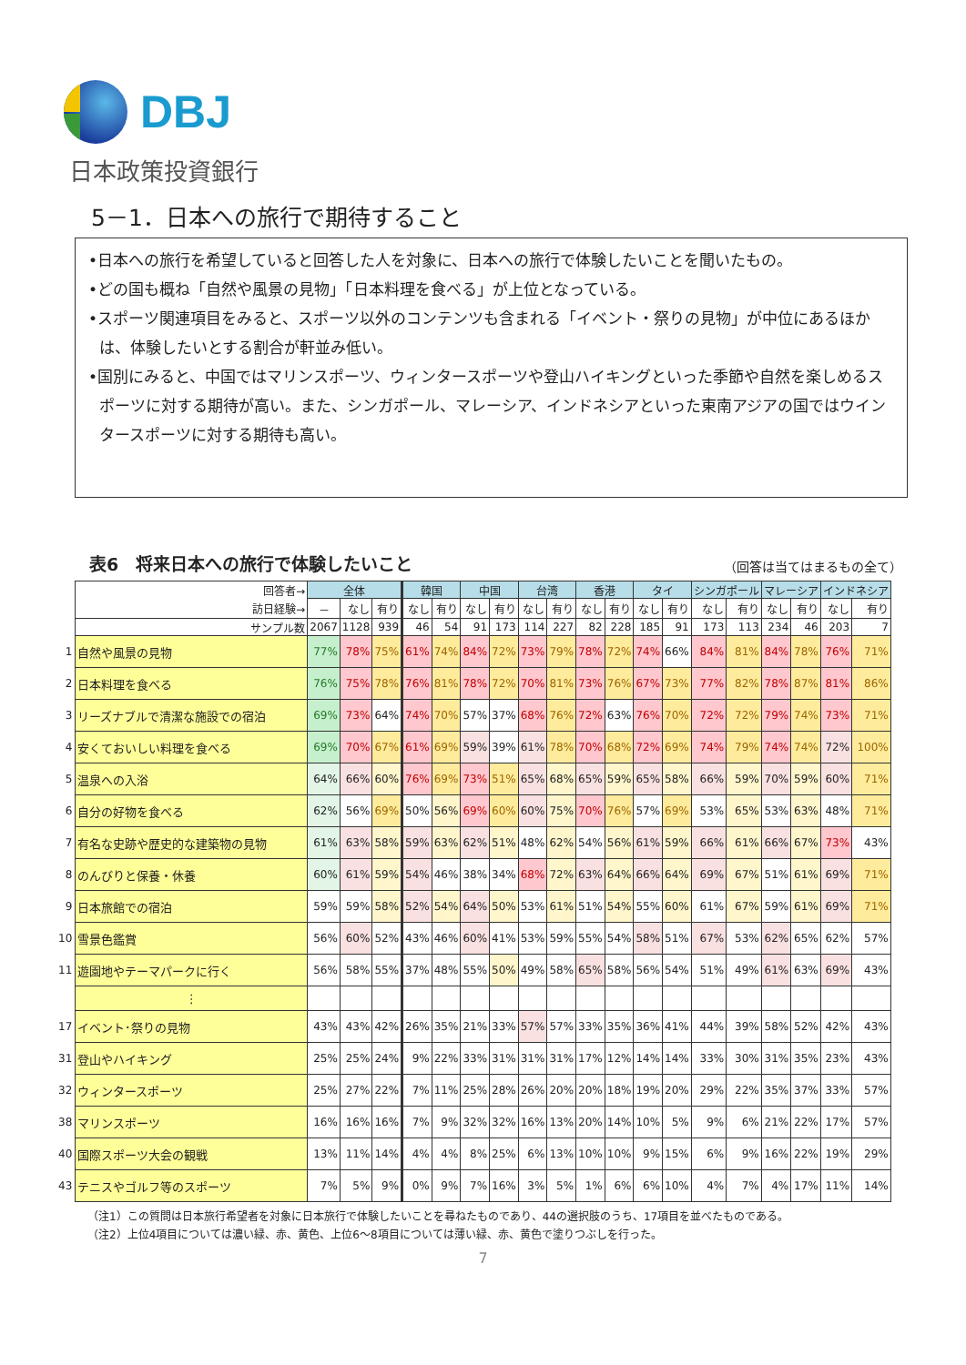DBJ
日本政策投資銀行
5－1．日本への旅行で期待すること
•日本への旅行を希望していると回答した人を対象に、日本への旅行で体験したいことを聞いたもの。
•どの国も概ね「自然や風景の見物」「日本料理を食べる」が上位となっている。
•スポーツ関連項目をみると、スポーツ以外のコンテンツも含まれる「イベント・祭りの見物」が中位にあるほかは、体験したいとする割合が軒並み低い。
•国別にみると、中国ではマリンスポーツ、ウィンタースポーツや登山ハイキングといった季節や自然を楽しめるスポーツに対する期待が高い。また、シンガポール、マレーシア、インドネシアといった東南アジアの国ではウインタースポーツに対する期待も高い。
表6　将来日本への旅行で体験したいこと （回答は当てはまるもの全て）
| | 回答者→ | 全体 | | | 韓国 | | 中国 | | 台湾 | | 香港 | | タイ | | シンガポール | | マレーシア | | インドネシア | |
| | 訪日経験→ | － | なし | 有り | なし | 有り | なし | 有り | なし | 有り | なし | 有り | なし | 有り | なし | 有り | なし | 有り | なし | 有り |
| | サンプル数 | 2067 | 1128 | 939 | 46 | 54 | 91 | 173 | 114 | 227 | 82 | 228 | 185 | 91 | 173 | 113 | 234 | 46 | 203 | 7 |
| 1 | 自然や風景の見物 | 77% | 78% | 75% | 61% | 74% | 84% | 72% | 73% | 79% | 78% | 72% | 74% | 66% | 84% | 81% | 84% | 78% | 76% | 71% |
| 2 | 日本料理を食べる | 76% | 75% | 78% | 76% | 81% | 78% | 72% | 70% | 81% | 73% | 76% | 67% | 73% | 77% | 82% | 78% | 87% | 81% | 86% |
| 3 | リーズナブルで清潔な施設での宿泊 | 69% | 73% | 64% | 74% | 70% | 57% | 37% | 68% | 76% | 72% | 63% | 76% | 70% | 72% | 72% | 79% | 74% | 73% | 71% |
| 4 | 安くておいしい料理を食べる | 69% | 70% | 67% | 61% | 69% | 59% | 39% | 61% | 78% | 70% | 68% | 72% | 69% | 74% | 79% | 74% | 74% | 72% | 100% |
| 5 | 温泉への入浴 | 64% | 66% | 60% | 76% | 69% | 73% | 51% | 65% | 68% | 65% | 59% | 65% | 58% | 66% | 59% | 70% | 59% | 60% | 71% |
| 6 | 自分の好物を食べる | 62% | 56% | 69% | 50% | 56% | 69% | 60% | 60% | 75% | 70% | 76% | 57% | 69% | 53% | 65% | 53% | 63% | 48% | 71% |
| 7 | 有名な史跡や歴史的な建築物の見物 | 61% | 63% | 58% | 59% | 63% | 62% | 51% | 48% | 62% | 54% | 56% | 61% | 59% | 66% | 61% | 66% | 67% | 73% | 43% |
| 8 | のんびりと保養・休養 | 60% | 61% | 59% | 54% | 46% | 38% | 34% | 68% | 72% | 63% | 64% | 66% | 64% | 69% | 67% | 51% | 61% | 69% | 71% |
| 9 | 日本旅館での宿泊 | 59% | 59% | 58% | 52% | 54% | 64% | 50% | 53% | 61% | 51% | 54% | 55% | 60% | 61% | 67% | 59% | 61% | 69% | 71% |
| 10 | 雪景色鑑賞 | 56% | 60% | 52% | 43% | 46% | 60% | 41% | 53% | 59% | 55% | 54% | 58% | 51% | 67% | 53% | 62% | 65% | 62% | 57% |
| 11 | 遊園地やテーマパークに行く | 56% | 58% | 55% | 37% | 48% | 55% | 50% | 49% | 58% | 65% | 58% | 56% | 54% | 51% | 49% | 61% | 63% | 69% | 43% |
| | ⋮ | | | | | | | | | | | | | | | | | | | |
| 17 | イベント･祭りの見物 | 43% | 43% | 42% | 26% | 35% | 21% | 33% | 57% | 57% | 33% | 35% | 36% | 41% | 44% | 39% | 58% | 52% | 42% | 43% |
| 31 | 登山やハイキング | 25% | 25% | 24% | 9% | 22% | 33% | 31% | 31% | 31% | 17% | 12% | 14% | 14% | 33% | 30% | 31% | 35% | 23% | 43% |
| 32 | ウィンタースポーツ | 25% | 27% | 22% | 7% | 11% | 25% | 28% | 26% | 20% | 20% | 18% | 19% | 20% | 29% | 22% | 35% | 37% | 33% | 57% |
| 38 | マリンスポーツ | 16% | 16% | 16% | 7% | 9% | 32% | 32% | 16% | 13% | 20% | 14% | 10% | 5% | 9% | 6% | 21% | 22% | 17% | 57% |
| 40 | 国際スポーツ大会の観戦 | 13% | 11% | 14% | 4% | 4% | 8% | 25% | 6% | 13% | 10% | 10% | 9% | 15% | 6% | 9% | 16% | 22% | 19% | 29% |
| 43 | テニスやゴルフ等のスポーツ | 7% | 5% | 9% | 0% | 9% | 7% | 16% | 3% | 5% | 1% | 6% | 6% | 10% | 4% | 7% | 4% | 17% | 11% | 14% |
（注1）この質問は日本旅行希望者を対象に日本旅行で体験したいことを尋ねたものであり、44の選択肢のうち、17項目を並べたものである。
（注2）上位4項目については濃い緑、赤、黄色、上位6～8項目については薄い緑、赤、黄色で塗りつぶしを行った。
7